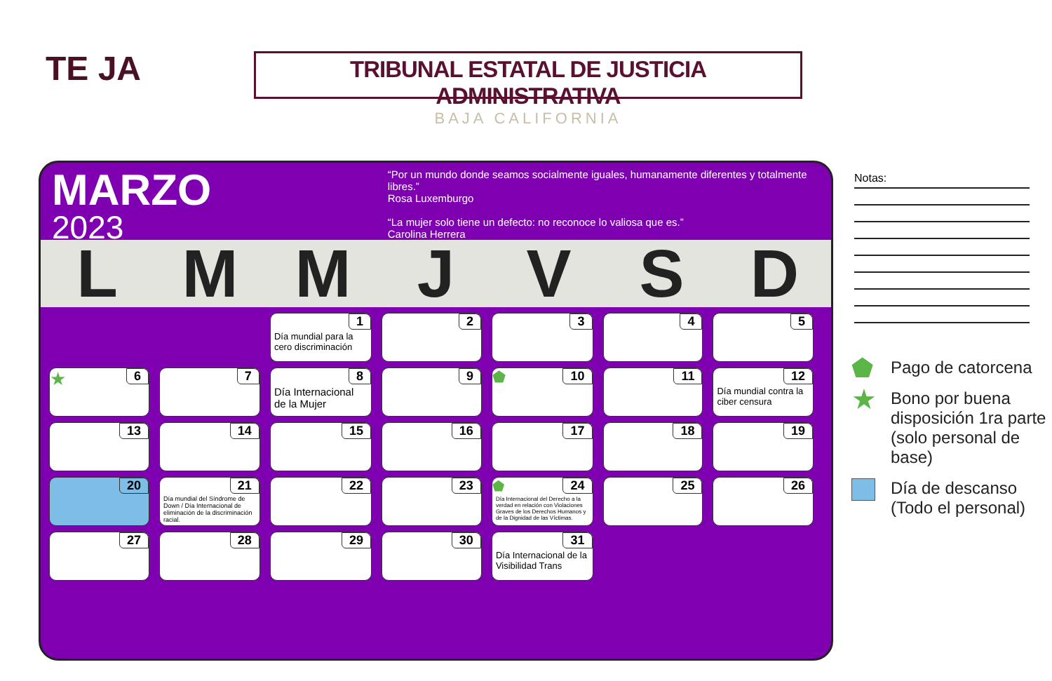TE JA
TRIBUNAL ESTATAL DE JUSTICIA ADMINISTRATIVA
BAJA CALIFORNIA
MARZO
2023
“Por un mundo donde seamos socialmente iguales, humanamente diferentes y totalmente libres.”
Rosa Luxemburgo
“La mujer solo tiene un defecto: no reconoce lo valiosa que es.”
Carolina Herrera
L M M J V S D
| | | 1 Día mundial para la cero discriminación | 2 | 3 | 4 | 5 |
| 6 ★ | 7 | 8 Día Internacional de la Mujer | 9 | 10 ⬟ | 11 | 12 Día mundial contra la ciber censura |
| 13 | 14 | 15 | 16 | 17 | 18 | 19 |
| 20 | 21 Día mundial del Síndrome de Down / Día Internacional de eliminación de la discriminación racial. | 22 | 23 | 24 ⬟ Día Internacional del Derecho a la verdad en relación con Violaciones Graves de los Derechos Humanos y de la Dignidad de las Víctimas. | 25 | 26 |
| 27 | 28 | 29 | 30 | 31 Día Internacional de la Visibilidad Trans | | |
Notas:
⬟ Pago de catorcena
★ Bono por buena disposición 1ra parte (solo personal de base)
Día de descanso (Todo el personal)